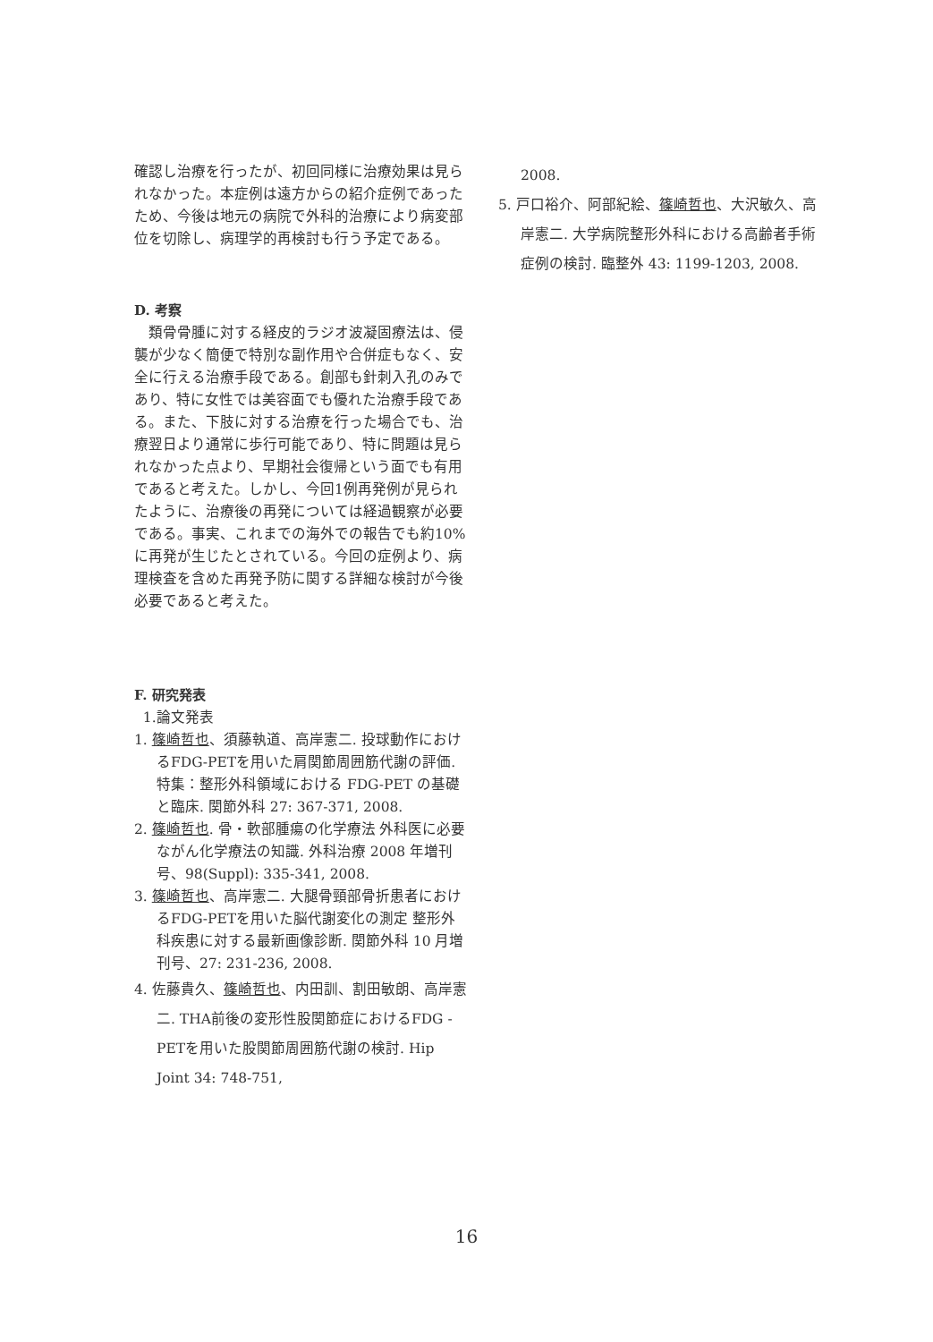確認し治療を行ったが、初回同様に治療効果は見られなかった。本症例は遠方からの紹介症例であったため、今後は地元の病院で外科的治療により病変部位を切除し、病理学的再検討も行う予定である。
D. 考察
　類骨骨腫に対する経皮的ラジオ波凝固療法は、侵襲が少なく簡便で特別な副作用や合併症もなく、安全に行える治療手段である。創部も針刺入孔のみであり、特に女性では美容面でも優れた治療手段である。また、下肢に対する治療を行った場合でも、治療翌日より通常に歩行可能であり、特に問題は見られなかった点より、早期社会復帰という面でも有用であると考えた。しかし、今回1例再発例が見られたように、治療後の再発については経過観察が必要である。事実、これまでの海外での報告でも約10%に再発が生じたとされている。今回の症例より、病理検査を含めた再発予防に関する詳細な検討が今後必要であると考えた。
F. 研究発表
1.論文発表
1. 篠崎哲也、須藤執道、高岸憲二. 投球動作におけるFDG-PETを用いた肩関節周囲筋代謝の評価. 特集：整形外科領域における FDG-PET の基礎と臨床. 関節外科 27: 367-371, 2008.
2. 篠崎哲也. 骨・軟部腫瘍の化学療法 外科医に必要ながん化学療法の知識. 外科治療 2008 年増刊号、98(Suppl): 335-341, 2008.
3. 篠崎哲也、高岸憲二. 大腿骨頸部骨折患者におけるFDG-PETを用いた脳代謝変化の測定 整形外科疾患に対する最新画像診断. 関節外科 10 月増刊号、27: 231-236, 2008.
4. 佐藤貴久、篠崎哲也、内田訓、割田敏朗、高岸憲二. THA前後の変形性股関節症におけるFDG - PETを用いた股関節周囲筋代謝の検討. Hip Joint 34: 748-751,
2008.
5. 戸口裕介、阿部紀絵、篠崎哲也、大沢敏久、高岸憲二. 大学病院整形外科における高齢者手術症例の検討. 臨整外 43: 1199-1203, 2008.
16